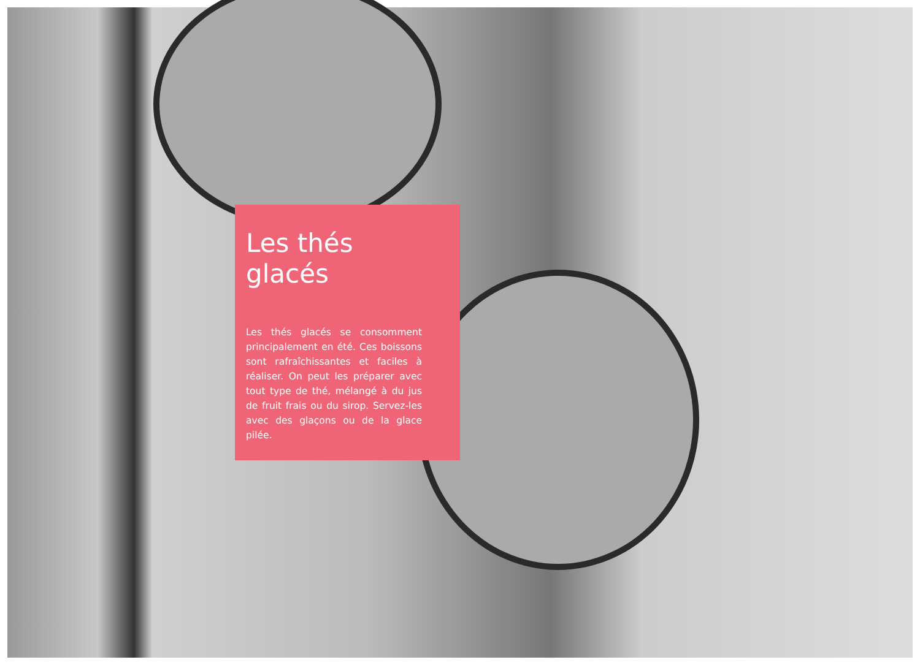Les thés
glacés
Les thés glacés se consomment principalement en été. Ces boissons sont rafraîchissantes et faciles à réaliser. On peut les préparer avec tout type de thé, mélangé à du jus de fruit frais ou du sirop. Servez-les avec des glaçons ou de la glace pilée.